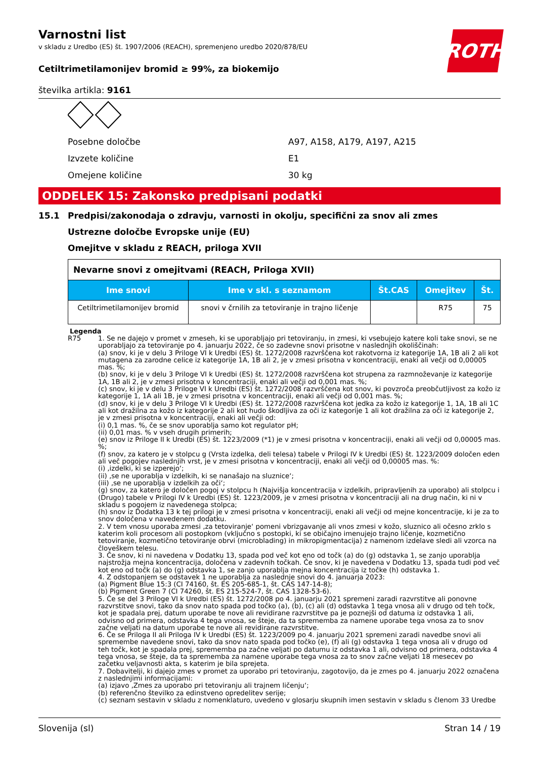Varnostni list
v skladu z Uredbo (ES) št. 1907/2006 (REACH), spremenjeno uredbo 2020/878/EU
ROTH
Cetiltrimetilamonijev bromid ≥ 99%, za biokemijo
številka artikla: 9161
Posebne določbe A97, A158, A179, A197, A215
Izvzete količine E1
Omejene količine 30 kg
ODDELEK 15: Zakonsko predpisani podatki
15.1 Predpisi/zakonodaja o zdravju, varnosti in okolju, specifični za snov ali zmes
Ustrezne določbe Evropske unije (EU)
Omejitve v skladu z REACH, priloga XVII
| Nevarne snovi z omejitvami (REACH, Priloga XVII) | | | | |
| --- | --- | --- | --- | --- |
| Ime snovi | Ime v skl. s seznamom | Št.CAS | Omejitev | Št. |
| Cetiltrimetilamonijev bromid | snovi v črnilih za tetoviranje in trajno ličenje | | R75 | 75 |
Legenda
R75 1. Se ne dajejo v promet v zmeseh, ki se uporabljajo pri tetoviranju, in zmesi, ki vsebujejo katere koli take snovi, se ne uporabljajo za tetoviranje po 4. januarju 2022, če so zadevne snovi prisotne v naslednjih okoliščinah:
(a) snov, ki je v delu 3 Priloge VI k Uredbi (ES) št. 1272/2008 razvrščena kot rakotvorna iz kategorije 1A, 1B ali 2 ali kot mutagena za zarodne celice iz kategorije 1A, 1B ali 2, je v zmesi prisotna v koncentraciji, enaki ali večji od 0,00005 mas. %;
(b) snov, ki je v delu 3 Priloge VI k Uredbi (ES) št. 1272/2008 razvrščena kot strupena za razmnoževanje iz kategorije 1A, 1B ali 2, je v zmesi prisotna v koncentraciji, enaki ali večji od 0,001 mas. %;
(c) snov, ki je v delu 3 Priloge VI k Uredbi (ES) št. 1272/2008 razvrščena kot snov, ki povzroča preobčutljivost za kožo iz kategorije 1, 1A ali 1B, je v zmesi prisotna v koncentraciji, enaki ali večji od 0,001 mas. %;
(d) snov, ki je v delu 3 Priloge VI k Uredbi (ES) št. 1272/2008 razvrščena kot jedka za kožo iz kategorije 1, 1A, 1B ali 1C ali kot dražilna za kožo iz kategorije 2 ali kot hudo škodljiva za oči iz kategorije 1 ali kot dražilna za oči iz kategorije 2, je v zmesi prisotna v koncentraciji, enaki ali večji od:
(i) 0,1 mas. %, če se snov uporablja samo kot regulator pH;
(ii) 0,01 mas. % v vseh drugih primerih;
(e) snov iz Priloge II k Uredbi (ES) št. 1223/2009 (*1) je v zmesi prisotna v koncentraciji, enaki ali večji od 0,00005 mas. %;
(f) snov, za katero je v stolpcu g (Vrsta izdelka, deli telesa) tabele v Prilogi IV k Uredbi (ES) št. 1223/2009 določen eden ali več pogojev naslednjih vrst, je v zmesi prisotna v koncentraciji, enaki ali večji od 0,00005 mas. %:
(i) ‚izdelki, ki se izperejo‘;
(ii) ‚se ne uporablja v izdelkih, ki se nanašajo na sluznice‘;
(iii) ‚se ne uporablja v izdelkih za oči‘;
(g) snov, za katero je določen pogoj v stolpcu h (Najvišja koncentracija v izdelkih, pripravljenih za uporabo) ali stolpcu i (Drugo) tabele v Prilogi IV k Uredbi (ES) št. 1223/2009, je v zmesi prisotna v koncentraciji ali na drug način, ki ni v skladu s pogojem iz navedenega stolpca;
(h) snov iz Dodatka 13 k tej prilogi je v zmesi prisotna v koncentraciji, enaki ali večji od mejne koncentracije, ki je za to snov določena v navedenem dodatku.
2. V tem vnosu uporaba zmesi ‚za tetoviranje‘ pomeni vbrizgavanje ali vnos zmesi v kožo, sluznico ali očesno zrklo s katerim koli procesom ali postopkom (vključno s postopki, ki se običajno imenujejo trajno ličenje, kozmetično tetoviranje, kozmetično tetoviranje obrvi (microblading) in mikropigmentacija) z namenom izdelave sledi ali vzorca na človeškem telesu.
3. Če snov, ki ni navedena v Dodatku 13, spada pod več kot eno od točk (a) do (g) odstavka 1, se zanjo uporablja najstrožja mejna koncentracija, določena v zadevnih točkah. Če snov, ki je navedena v Dodatku 13, spada tudi pod več kot eno od točk (a) do (g) odstavka 1, se zanjo uporablja mejna koncentracija iz točke (h) odstavka 1.
4. Z odstopanjem se odstavek 1 ne uporablja za naslednje snovi do 4. januarja 2023:
(a) Pigment Blue 15:3 (CI 74160, št. ES 205-685-1, št. CAS 147-14-8);
(b) Pigment Green 7 (CI 74260, št. ES 215-524-7, št. CAS 1328-53-6).
5. Če se del 3 Priloge VI k Uredbi (ES) št. 1272/2008 po 4. januarju 2021 spremeni zaradi razvrstitve ali ponovne razvrstitve snovi, tako da snov nato spada pod točko (a), (b), (c) ali (d) odstavka 1 tega vnosa ali v drugo od teh točk, kot je spadala prej, datum uporabe te nove ali revidirane razvrstitve pa je poznejši od datuma iz odstavka 1 ali, odvisno od primera, odstavka 4 tega vnosa, se šteje, da ta sprememba za namene uporabe tega vnosa za to snov začne veljati na datum uporabe te nove ali revidirane razvrstitve.
6. Če se Priloga II ali Priloga IV k Uredbi (ES) št. 1223/2009 po 4. januarju 2021 spremeni zaradi navedbe snovi ali spremembe navedene snovi, tako da snov nato spada pod točko (e), (f) ali (g) odstavka 1 tega vnosa ali v drugo od teh točk, kot je spadala prej, sprememba pa začne veljati po datumu iz odstavka 1 ali, odvisno od primera, odstavka 4 tega vnosa, se šteje, da ta sprememba za namene uporabe tega vnosa za to snov začne veljati 18 mesecev po začetku veljavnosti akta, s katerim je bila sprejeta.
7. Dobavitelji, ki dajejo zmes v promet za uporabo pri tetoviranju, zagotovijo, da je zmes po 4. januarju 2022 označena z naslednjimi informacijami:
(a) izjavo ‚Zmes za uporabo pri tetoviranju ali trajnem ličenju‘;
(b) referenčno številko za edinstveno opredelitev serije;
(c) seznam sestavin v skladu z nomenklaturo, uvedeno v glosarju skupnih imen sestavin v skladu s členom 33 Uredbe
Slovenija (sl) Stran 14 / 19